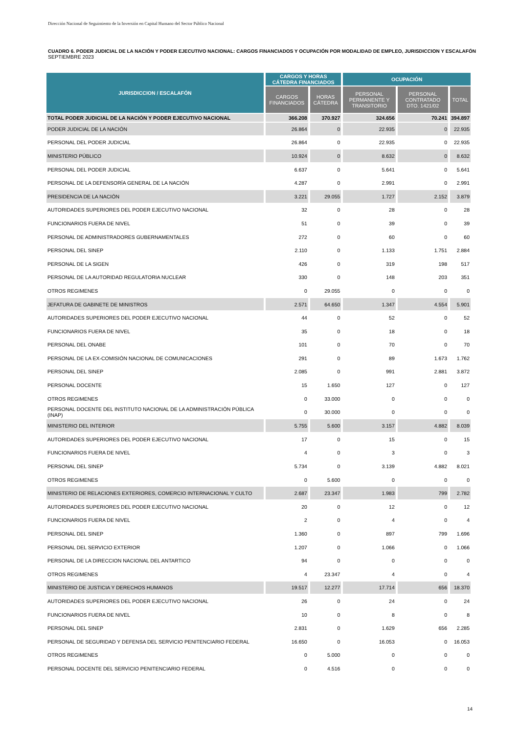Dirección Nacional de Seguimiento de la Inversión en Capital Humano del Sector Público Nacional
CUADRO 6. PODER JUDICIAL DE LA NACIÓN Y PODER EJECUTIVO NACIONAL: CARGOS FINANCIADOS Y OCUPACIÓN POR MODALIDAD DE EMPLEO, JURISDICCION Y ESCALAFÓN
SEPTIEMBRE 2023
| JURISDICCION / ESCALAFÓN | CARGOS Y HORAS CÁTEDRA FINANCIADOS | | OCUPACIÓN | | |
| --- | --- | --- | --- | --- | --- |
| | CARGOS FINANCIADOS | HORAS CÁTEDRA | PERSONAL PERMANENTE Y TRANSITORIO | PERSONAL CONTRATADO DTO. 1421/02 | TOTAL |
| TOTAL PODER JUDICIAL DE LA NACIÓN Y PODER EJECUTIVO NACIONAL | 366.208 | 370.927 | 324.656 | 70.241 | 394.897 |
| PODER JUDICIAL DE LA NACIÓN | 26.864 | 0 | 22.935 | 0 | 22.935 |
| PERSONAL DEL PODER JUDICIAL | 26.864 | 0 | 22.935 | 0 | 22.935 |
| MINISTERIO PÚBLICO | 10.924 | 0 | 8.632 | 0 | 8.632 |
| PERSONAL DEL PODER JUDICIAL | 6.637 | 0 | 5.641 | 0 | 5.641 |
| PERSONAL DE LA DEFENSORÍA GENERAL DE LA NACIÓN | 4.287 | 0 | 2.991 | 0 | 2.991 |
| PRESIDENCIA DE LA NACIÓN | 3.221 | 29.055 | 1.727 | 2.152 | 3.879 |
| AUTORIDADES SUPERIORES DEL PODER EJECUTIVO NACIONAL | 32 | 0 | 28 | 0 | 28 |
| FUNCIONARIOS FUERA DE NIVEL | 51 | 0 | 39 | 0 | 39 |
| PERSONAL DE ADMINISTRADORES GUBERNAMENTALES | 272 | 0 | 60 | 0 | 60 |
| PERSONAL DEL SINEP | 2.110 | 0 | 1.133 | 1.751 | 2.884 |
| PERSONAL DE LA SIGEN | 426 | 0 | 319 | 198 | 517 |
| PERSONAL DE LA AUTORIDAD REGULATORIA NUCLEAR | 330 | 0 | 148 | 203 | 351 |
| OTROS REGIMENES | 0 | 29.055 | 0 | 0 | 0 |
| JEFATURA DE GABINETE DE MINISTROS | 2.571 | 64.650 | 1.347 | 4.554 | 5.901 |
| AUTORIDADES SUPERIORES DEL PODER EJECUTIVO NACIONAL | 44 | 0 | 52 | 0 | 52 |
| FUNCIONARIOS FUERA DE NIVEL | 35 | 0 | 18 | 0 | 18 |
| PERSONAL DEL ONABE | 101 | 0 | 70 | 0 | 70 |
| PERSONAL DE LA EX-COMISIÓN NACIONAL DE COMUNICACIONES | 291 | 0 | 89 | 1.673 | 1.762 |
| PERSONAL DEL SINEP | 2.085 | 0 | 991 | 2.881 | 3.872 |
| PERSONAL DOCENTE | 15 | 1.650 | 127 | 0 | 127 |
| OTROS REGIMENES | 0 | 33.000 | 0 | 0 | 0 |
| PERSONAL DOCENTE DEL INSTITUTO NACIONAL DE LA ADMINISTRACIÓN PÚBLICA (INAP) | 0 | 30.000 | 0 | 0 | 0 |
| MINISTERIO DEL INTERIOR | 5.755 | 5.600 | 3.157 | 4.882 | 8.039 |
| AUTORIDADES SUPERIORES DEL PODER EJECUTIVO NACIONAL | 17 | 0 | 15 | 0 | 15 |
| FUNCIONARIOS FUERA DE NIVEL | 4 | 0 | 3 | 0 | 3 |
| PERSONAL DEL SINEP | 5.734 | 0 | 3.139 | 4.882 | 8.021 |
| OTROS REGIMENES | 0 | 5.600 | 0 | 0 | 0 |
| MINISTERIO DE RELACIONES EXTERIORES, COMERCIO INTERNACIONAL Y CULTO | 2.687 | 23.347 | 1.983 | 799 | 2.782 |
| AUTORIDADES SUPERIORES DEL PODER EJECUTIVO NACIONAL | 20 | 0 | 12 | 0 | 12 |
| FUNCIONARIOS FUERA DE NIVEL | 2 | 0 | 4 | 0 | 4 |
| PERSONAL DEL SINEP | 1.360 | 0 | 897 | 799 | 1.696 |
| PERSONAL DEL SERVICIO EXTERIOR | 1.207 | 0 | 1.066 | 0 | 1.066 |
| PERSONAL DE LA DIRECCION NACIONAL DEL ANTARTICO | 94 | 0 | 0 | 0 | 0 |
| OTROS REGIMENES | 4 | 23.347 | 4 | 0 | 4 |
| MINISTERIO DE JUSTICIA Y DERECHOS HUMANOS | 19.517 | 12.277 | 17.714 | 656 | 18.370 |
| AUTORIDADES SUPERIORES DEL PODER EJECUTIVO NACIONAL | 26 | 0 | 24 | 0 | 24 |
| FUNCIONARIOS FUERA DE NIVEL | 10 | 0 | 8 | 0 | 8 |
| PERSONAL DEL SINEP | 2.831 | 0 | 1.629 | 656 | 2.285 |
| PERSONAL DE SEGURIDAD Y DEFENSA DEL SERVICIO PENITENCIARIO FEDERAL | 16.650 | 0 | 16.053 | 0 | 16.053 |
| OTROS REGIMENES | 0 | 5.000 | 0 | 0 | 0 |
| PERSONAL DOCENTE DEL SERVICIO PENITENCIARIO FEDERAL | 0 | 4.516 | 0 | 0 | 0 |
14